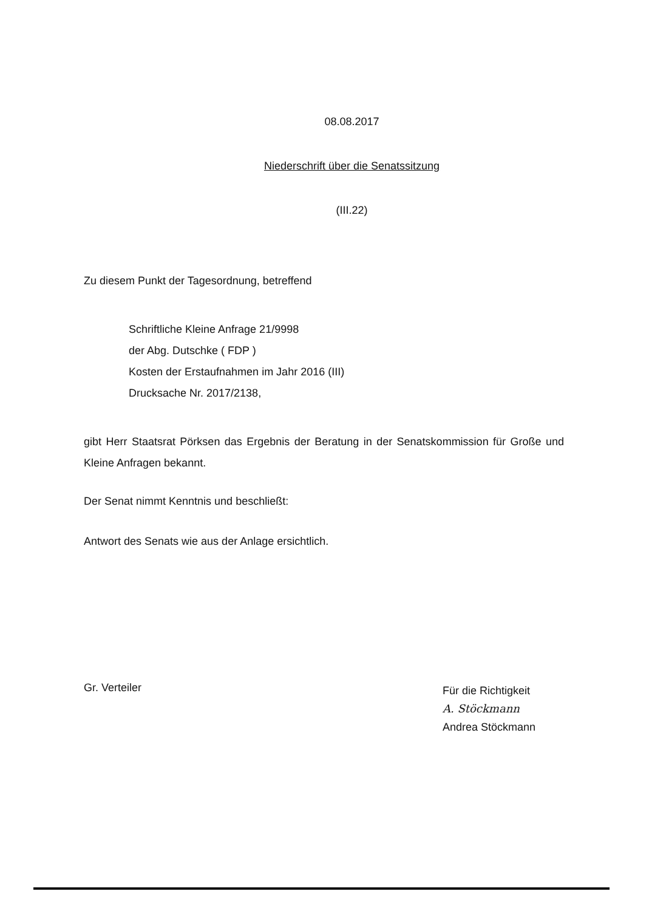08.08.2017
Niederschrift über die Senatssitzung
(III.22)
Zu diesem Punkt der Tagesordnung, betreffend
Schriftliche Kleine Anfrage 21/9998
der Abg. Dutschke ( FDP )
Kosten der Erstaufnahmen im Jahr 2016 (III)
Drucksache Nr. 2017/2138,
gibt Herr Staatsrat Pörksen das Ergebnis der Beratung in der Senatskommission für Große und Kleine Anfragen bekannt.
Der Senat nimmt Kenntnis und beschließt:
Antwort des Senats wie aus der Anlage ersichtlich.
Gr. Verteiler
Für die Richtigkeit
A. Stöckmann
Andrea Stöckmann